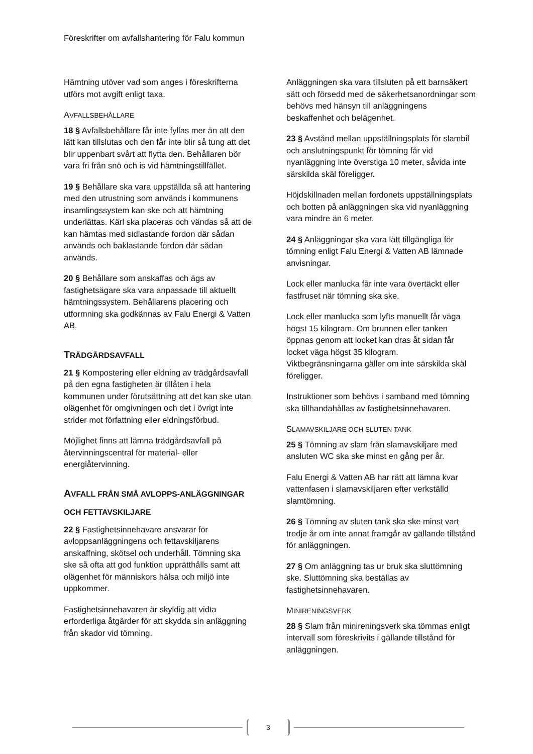Föreskrifter om avfallshantering för Falu kommun
Hämtning utöver vad som anges i föreskrifterna utförs mot avgift enligt taxa.
AVFALLSBEHÅLLARE
18 § Avfallsbehållare får inte fyllas mer än att den lätt kan tillslutas och den får inte blir så tung att det blir uppenbart svårt att flytta den. Behållaren bör vara fri från snö och is vid hämtningstillfället.
19 § Behållare ska vara uppställda så att hantering med den utrustning som används i kommunens insamlingssystem kan ske och att hämtning underlättas. Kärl ska placeras och vändas så att de kan hämtas med sidlastande fordon där sådan används och baklastande fordon där sådan används.
20 § Behållare som anskaffas och ägs av fastighetsägare ska vara anpassade till aktuellt hämtningssystem. Behållarens placering och utformning ska godkännas av Falu Energi & Vatten AB.
TRÄDGÅRDSAVFALL
21 § Kompostering eller eldning av trädgårdsavfall på den egna fastigheten är tillåten i hela kommunen under förutsättning att det kan ske utan olägenhet för omgivningen och det i övrigt inte strider mot författning eller eldningsförbud.
Möjlighet finns att lämna trädgårdsavfall på återvinningscentral för material- eller energiåtervinning.
AVFALL FRÅN SMÅ AVLOPPS-ANLÄGGNINGAR OCH FETTAVSKILJARE
22 § Fastighetsinnehavare ansvarar för avloppsanläggningens och fettavskiljarens anskaffning, skötsel och underhåll. Tömning ska ske så ofta att god funktion upprätthålls samt att olägenhet för människors hälsa och miljö inte uppkommer.
Fastighetsinnehavaren är skyldig att vidta erforderliga åtgärder för att skydda sin anläggning från skador vid tömning.
Anläggningen ska vara tillsluten på ett barnsäkert sätt och försedd med de säkerhetsanordningar som behövs med hänsyn till anläggningens beskaffenhet och belägenhet.
23 § Avstånd mellan uppställningsplats för slambil och anslutningspunkt för tömning får vid nyanläggning inte överstiga 10 meter, såvida inte särskilda skäl föreligger.
Höjdskillnaden mellan fordonets uppställningsplats och botten på anläggningen ska vid nyanläggning vara mindre än 6 meter.
24 § Anläggningar ska vara lätt tillgängliga för tömning enligt Falu Energi & Vatten AB lämnade anvisningar.
Lock eller manlucka får inte vara övertäckt eller fastfruset när tömning ska ske.
Lock eller manlucka som lyfts manuellt får väga högst 15 kilogram. Om brunnen eller tanken öppnas genom att locket kan dras åt sidan får locket väga högst 35 kilogram. Viktbegränsningarna gäller om inte särskilda skäl föreligger.
Instruktioner som behövs i samband med tömning ska tillhandahållas av fastighetsinnehavaren.
SLAMAVSKILJARE OCH SLUTEN TANK
25 § Tömning av slam från slamavskiljare med ansluten WC ska ske minst en gång per år.
Falu Energi & Vatten AB har rätt att lämna kvar vattenfasen i slamavskiljaren efter verkställd slamtömning.
26 § Tömning av sluten tank ska ske minst vart tredje år om inte annat framgår av gällande tillstånd för anläggningen.
27 § Om anläggning tas ur bruk ska sluttömning ske. Sluttömning ska beställas av fastighetsinnehavaren.
MINIRENINGSVERK
28 § Slam från minireningsverk ska tömmas enligt intervall som föreskrivits i gällande tillstånd för anläggningen.
3